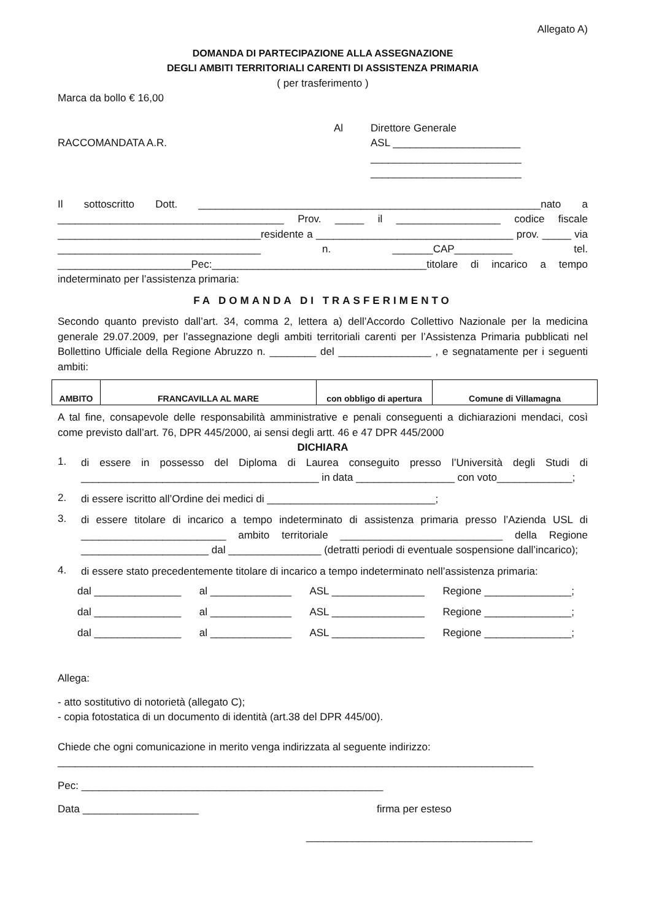Allegato A)
DOMANDA DI PARTECIPAZIONE ALLA ASSEGNAZIONE
DEGLI AMBITI TERRITORIALI CARENTI DI ASSISTENZA PRIMARIA
( per trasferimento )
Marca da bollo € 16,00
RACCOMANDATA A.R.
Al Direttore Generale
ASL ______________________
__________________________
__________________________
Il sottoscritto Dott. ___________________________________________________________nato a _______________________________________ Prov. _____ il __________________ codice fiscale ___________________________________residente a __________________________________ prov. _____ via ___________________________________ n. _______CAP__________ tel. _______________________Pec:_____________________________________titolare di incarico a tempo indeterminato per l’assistenza primaria:
FA DOMANDA DI TRASFERIMENTO
Secondo quanto previsto dall’art. 34, comma 2, lettera a) dell’Accordo Collettivo Nazionale per la medicina generale 29.07.2009, per l’assegnazione degli ambiti territoriali carenti per l’Assistenza Primaria pubblicati nel Bollettino Ufficiale della Regione Abruzzo n. ________ del ________________ , e segnatamente per i seguenti ambiti:
| AMBITO | FRANCAVILLA AL MARE | con obbligo di apertura | Comune di Villamagna |
A tal fine, consapevole delle responsabilità amministrative e penali conseguenti a dichiarazioni mendaci, così come previsto dall’art. 76, DPR 445/2000, ai sensi degli artt. 46 e 47 DPR 445/2000
DICHIARA
1.
di essere in possesso del Diploma di Laurea conseguito presso l’Università degli Studi di _________________________________________ in data _________________ con voto_____________;
2.
di essere iscritto all’Ordine dei medici di _____________________________;
3.
di essere titolare di incarico a tempo indeterminato di assistenza primaria presso l’Azienda USL di _________________________ ambito territoriale ____________________________ della Regione ______________________ dal ________________ (detratti periodi di eventuale sospensione dall’incarico);
4.
di essere stato precedentemente titolare di incarico a tempo indeterminato nell’assistenza primaria:
dal _______________ al ______________ ASL ________________ Regione _______________;
dal _______________ al ______________ ASL ________________ Regione _______________;
dal _______________ al ______________ ASL ________________ Regione _______________;
Allega:
- atto sostitutivo di notorietà (allegato C);
- copia fotostatica di un documento di identità (art.38 del DPR 445/00).
Chiede che ogni comunicazione in merito venga indirizzata al seguente indirizzo:
__________________________________________________________________________________
Pec: ____________________________________________________
Data ____________________ firma per esteso
_______________________________________